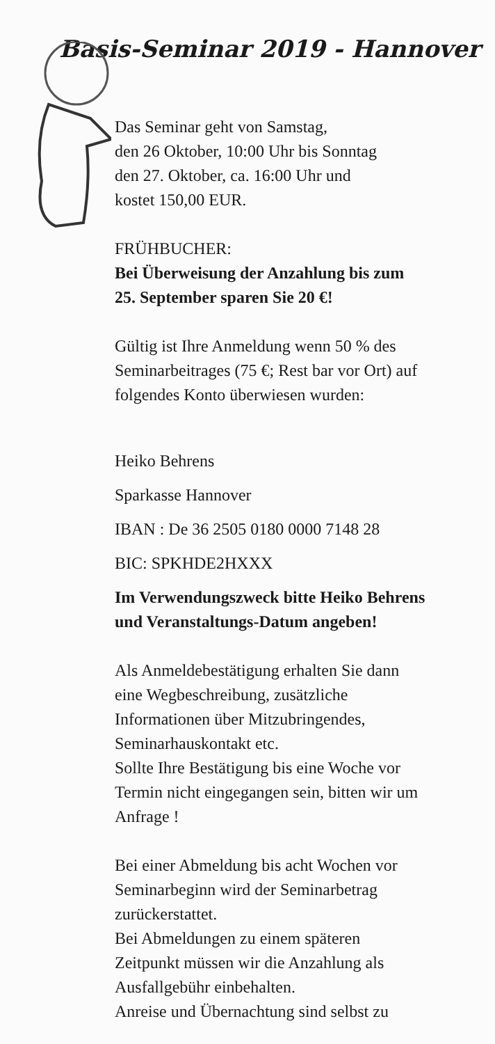Basis-Seminar 2019 - Hannover
Das Seminar geht von Samstag,
den 26 Oktober, 10:00 Uhr bis Sonntag
den 27. Oktober, ca. 16:00 Uhr und
kostet 150,00 EUR.
FRÜHBUCHER:
Bei Überweisung der Anzahlung bis zum
25. September sparen Sie 20 €!
Gültig ist Ihre Anmeldung wenn 50 % des
Seminarbeitrages (75 €; Rest bar vor Ort) auf
folgendes Konto überwiesen wurden:
Heiko Behrens
Sparkasse Hannover
IBAN : De 36 2505 0180 0000 7148 28
BIC: SPKHDE2HXXX
Im Verwendungszweck bitte Heiko Behrens
und Veranstaltungs-Datum angeben!
Als Anmeldebestätigung erhalten Sie dann
eine Wegbeschreibung, zusätzliche
Informationen über Mitzubringendes,
Seminarhauskontakt etc.
Sollte Ihre Bestätigung bis eine Woche vor
Termin nicht eingegangen sein, bitten wir um
Anfrage !
Bei einer Abmeldung bis acht Wochen vor
Seminarbeginn wird der Seminarbetrag
zurückerstattet.
Bei Abmeldungen zu einem späteren
Zeitpunkt müssen wir die Anzahlung als
Ausfallgebühr einbehalten.
Anreise und Übernachtung sind selbst zu